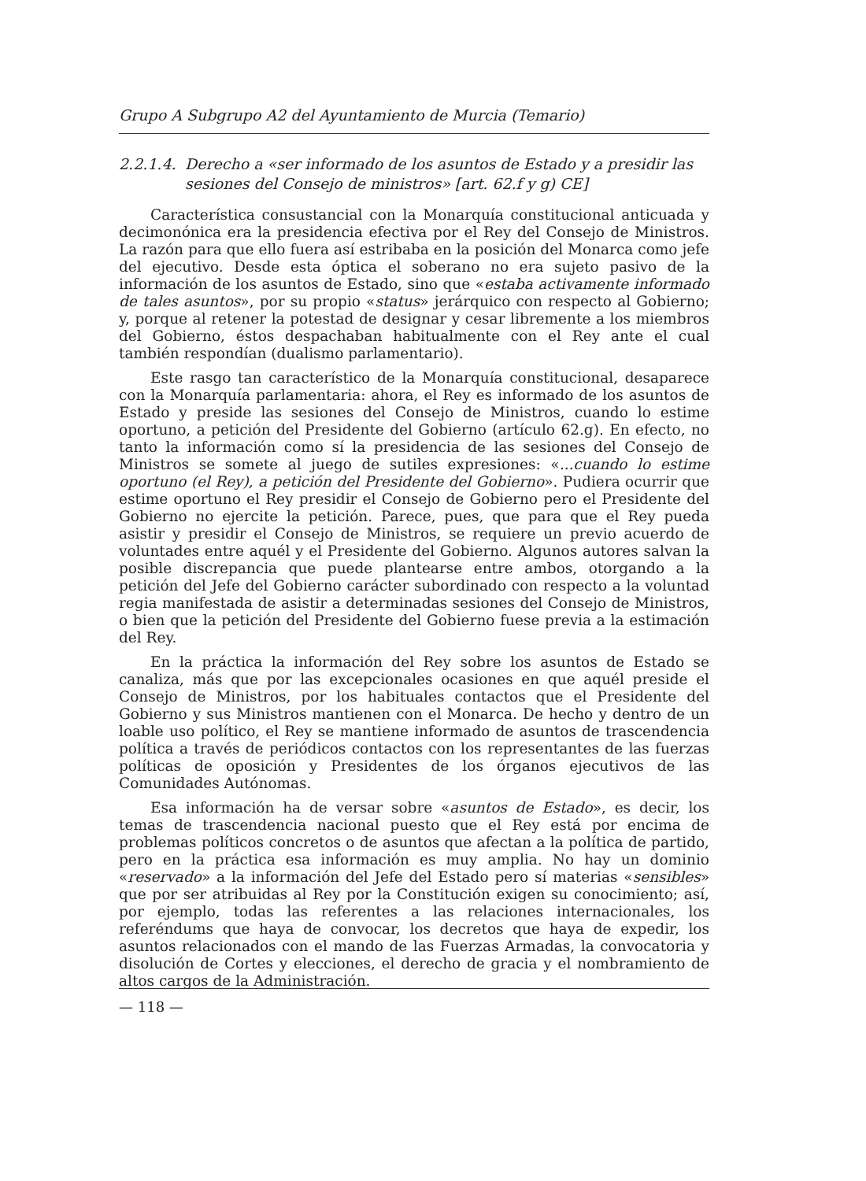Grupo A Subgrupo A2 del Ayuntamiento de Murcia (Temario)
2.2.1.4. Derecho a «ser informado de los asuntos de Estado y a presidir las sesiones del Consejo de ministros» [art. 62.f y g) CE]
Característica consustancial con la Monarquía constitucional anticuada y decimonónica era la presidencia efectiva por el Rey del Consejo de Ministros. La razón para que ello fuera así estribaba en la posición del Monarca como jefe del ejecutivo. Desde esta óptica el soberano no era sujeto pasivo de la información de los asuntos de Estado, sino que «estaba activamente informado de tales asuntos», por su propio «status» jerárquico con respecto al Gobierno; y, porque al retener la potestad de designar y cesar libremente a los miembros del Gobierno, éstos despachaban habitualmente con el Rey ante el cual también respondían (dualismo parlamentario).
Este rasgo tan característico de la Monarquía constitucional, desaparece con la Monarquía parlamentaria: ahora, el Rey es informado de los asuntos de Estado y preside las sesiones del Consejo de Ministros, cuando lo estime oportuno, a petición del Presidente del Gobierno (artículo 62.g). En efecto, no tanto la información como sí la presidencia de las sesiones del Consejo de Ministros se somete al juego de sutiles expresiones: «...cuando lo estime oportuno (el Rey), a petición del Presidente del Gobierno». Pudiera ocurrir que estime oportuno el Rey presidir el Consejo de Gobierno pero el Presidente del Gobierno no ejercite la petición. Parece, pues, que para que el Rey pueda asistir y presidir el Consejo de Ministros, se requiere un previo acuerdo de voluntades entre aquél y el Presidente del Gobierno. Algunos autores salvan la posible discrepancia que puede plantearse entre ambos, otorgando a la petición del Jefe del Gobierno carácter subordinado con respecto a la voluntad regia manifestada de asistir a determinadas sesiones del Consejo de Ministros, o bien que la petición del Presidente del Gobierno fuese previa a la estimación del Rey.
En la práctica la información del Rey sobre los asuntos de Estado se canaliza, más que por las excepcionales ocasiones en que aquél preside el Consejo de Ministros, por los habituales contactos que el Presidente del Gobierno y sus Ministros mantienen con el Monarca. De hecho y dentro de un loable uso político, el Rey se mantiene informado de asuntos de trascendencia política a través de periódicos contactos con los representantes de las fuerzas políticas de oposición y Presidentes de los órganos ejecutivos de las Comunidades Autónomas.
Esa información ha de versar sobre «asuntos de Estado», es decir, los temas de trascendencia nacional puesto que el Rey está por encima de problemas políticos concretos o de asuntos que afectan a la política de partido, pero en la práctica esa información es muy amplia. No hay un dominio «reservado» a la información del Jefe del Estado pero sí materias «sensibles» que por ser atribuidas al Rey por la Constitución exigen su conocimiento; así, por ejemplo, todas las referentes a las relaciones internacionales, los referéndums que haya de convocar, los decretos que haya de expedir, los asuntos relacionados con el mando de las Fuerzas Armadas, la convocatoria y disolución de Cortes y elecciones, el derecho de gracia y el nombramiento de altos cargos de la Administración.
— 118 —